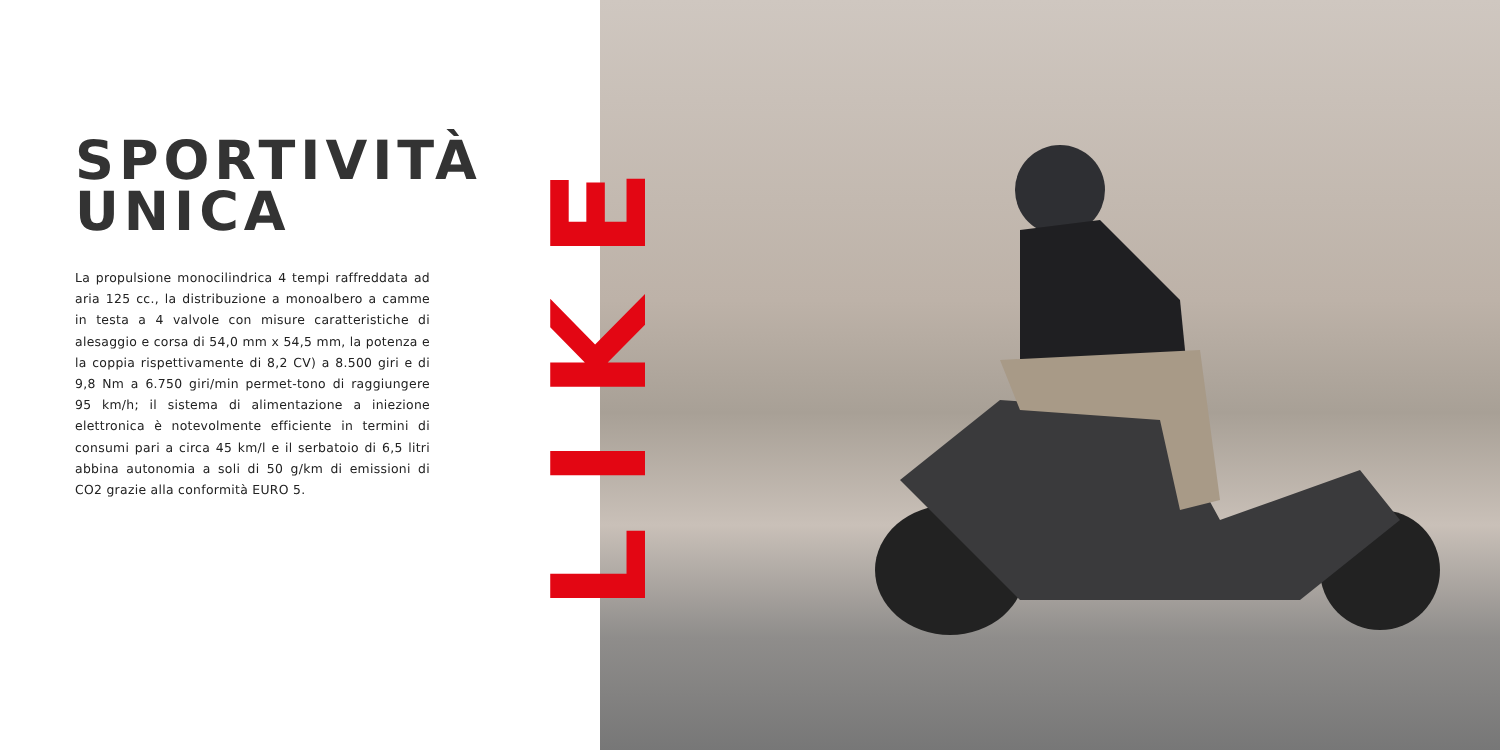SPORTIVITÀ
UNICA
La propulsione monocilindrica 4 tempi raffreddata ad aria 125 cc., la distribuzione a monoalbero a camme in testa a 4 valvole con misure caratteristiche di alesaggio e corsa di 54,0 mm x 54,5 mm, la potenza e la coppia rispettivamente di 8,2 CV) a 8.500 giri e di 9,8 Nm a 6.750 giri/min permet-tono di raggiungere 95 km/h; il sistema di alimentazione a iniezione elettronica è notevolmente efficiente in termini di consumi pari a circa 45 km/l e il serbatoio di 6,5 litri abbina autonomia a soli di 50 g/km di emissioni di CO2 grazie alla conformità EURO 5.
LIKE